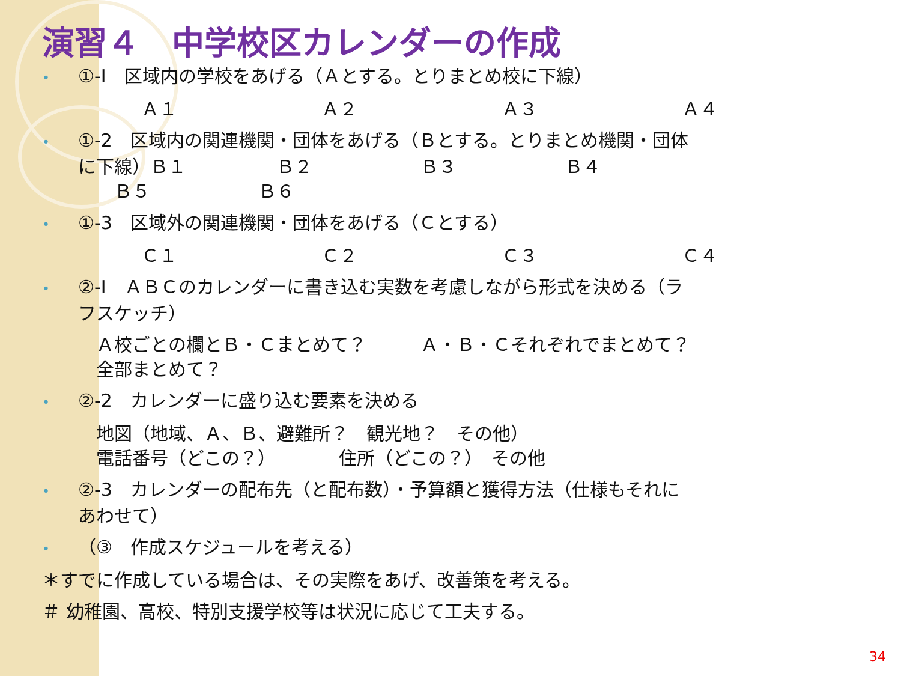演習４　中学校区カレンダーの作成
• ①-Ⅰ　区域内の学校をあげる（Ａとする。とりまとめ校に下線）
Ａ１ Ａ２ Ａ３ Ａ４
• ①-2　区域内の関連機関・団体をあげる（Ｂとする。とりまとめ機関・団体
に下線）Ｂ１　　　　　Ｂ２　　　　　　Ｂ３　　　　　　Ｂ４
　　Ｂ５　　　　　　Ｂ６
• ①-3　区域外の関連機関・団体をあげる（Ｃとする）
Ｃ１ Ｃ２ Ｃ３ Ｃ４
• ②-Ⅰ　ＡＢＣのカレンダーに書き込む実数を考慮しながら形式を決める（ラ
フスケッチ）
　Ａ校ごとの欄とＢ・Ｃまとめて？　　　Ａ・Ｂ・Ｃそれぞれでまとめて？
　全部まとめて？
• ②-2　カレンダーに盛り込む要素を決める
　地図（地域、Ａ、Ｂ、避難所？　観光地？　その他）
　電話番号（どこの？）　　　　住所（どこの？）　その他
• ②-3　カレンダーの配布先（と配布数）・予算額と獲得方法（仕様もそれに
あわせて）
• （③　作成スケジュールを考える）
＊すでに作成している場合は、その実際をあげ、改善策を考える。
＃ 幼稚園、高校、特別支援学校等は状況に応じて工夫する。
34